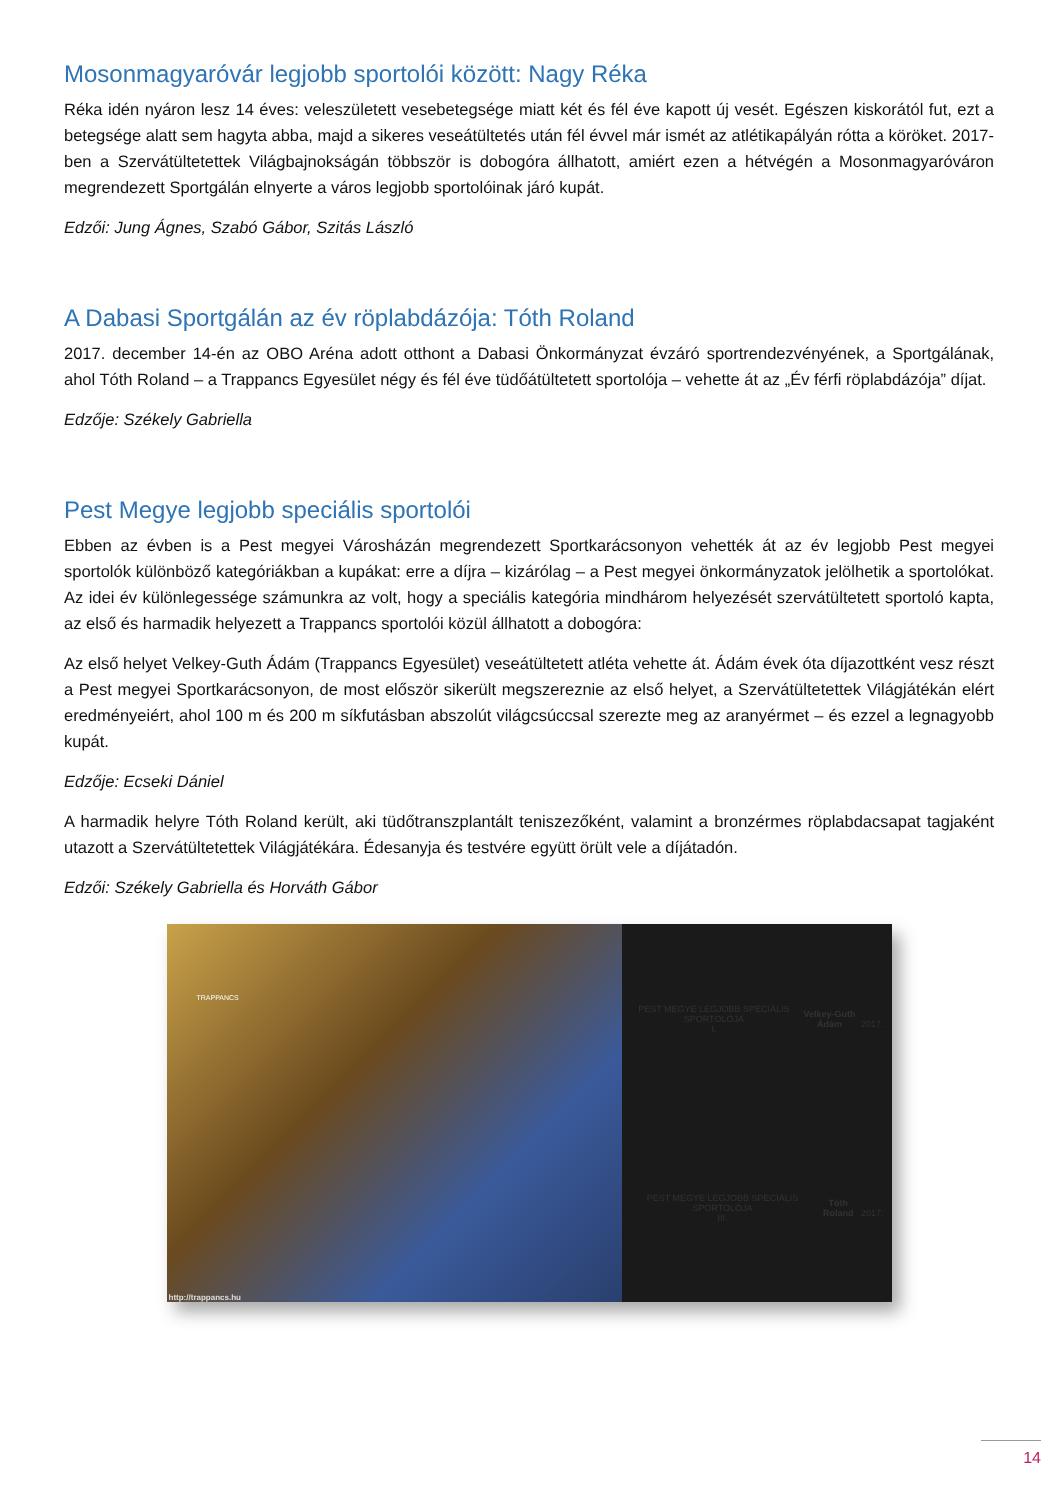Mosonmagyaróvár legjobb sportolói között: Nagy Réka
Réka idén nyáron lesz 14 éves: veleszületett vesebetegsége miatt két és fél éve kapott új vesét. Egészen kiskorától fut, ezt a betegsége alatt sem hagyta abba, majd a sikeres veseátültetés után fél évvel már ismét az atlétikapályán rótta a köröket. 2017-ben a Szervátültetettek Világbajnokságán többször is dobogóra állhatott, amiért ezen a hétvégén a Mosonmagyaróváron megrendezett Sportgálán elnyerte a város legjobb sportolóinak járó kupát.
Edzői: Jung Ágnes, Szabó Gábor, Szitás László
A Dabasi Sportgálán az év röplabdázója: Tóth Roland
2017. december 14-én az OBO Aréna adott otthont a Dabasi Önkormányzat évzáró sportrendezvényének, a Sportgálának, ahol Tóth Roland – a Trappancs Egyesület négy és fél éve tüdőátültetett sportolója – vehette át az „Év férfi röplabdázója” díjat.
Edzője: Székely Gabriella
Pest Megye legjobb speciális sportolói
Ebben az évben is a Pest megyei Városházán megrendezett Sportkarácsonyon vehették át az év legjobb Pest megyei sportolók különböző kategóriákban a kupákat: erre a díjra – kizárólag – a Pest megyei önkormányzatok jelölhetik a sportolókat. Az idei év különlegessége számunkra az volt, hogy a speciális kategória mindhárom helyezését szervátültetett sportoló kapta, az első és harmadik helyezett a Trappancs sportolói közül állhatott a dobogóra:
Az első helyet Velkey-Guth Ádám (Trappancs Egyesület) veseátültetett atléta vehette át. Ádám évek óta díjazottként vesz részt a Pest megyei Sportkarácsonyon, de most először sikerült megszereznie az első helyet, a Szervátültetettek Világjátékán elért eredményeiért, ahol 100 m és 200 m síkfutásban abszolút világcsúccsal szerezte meg az aranyérmet – és ezzel a legnagyobb kupát.
Edzője: Ecseki Dániel
A harmadik helyre Tóth Roland került, aki tüdőtranszplantált teniszezőként, valamint a bronzérmes röplabdacsapat tagjaként utazott a Szervátültetettek Világjátékára. Édesanyja és testvére együtt örült vele a díjátadón.
Edzői: Székely Gabriella és Horváth Gábor
TRAPPANCS
http://trappancs.hu
PEST MEGYE LEGJOBB SPECIÁLIS SPORTOLÓJA
I.
Velkey-Guth Ádám
2017.
PEST MEGYE LEGJOBB SPECIÁLIS SPORTOLÓJA
III.
Tóth Roland
2017.
14